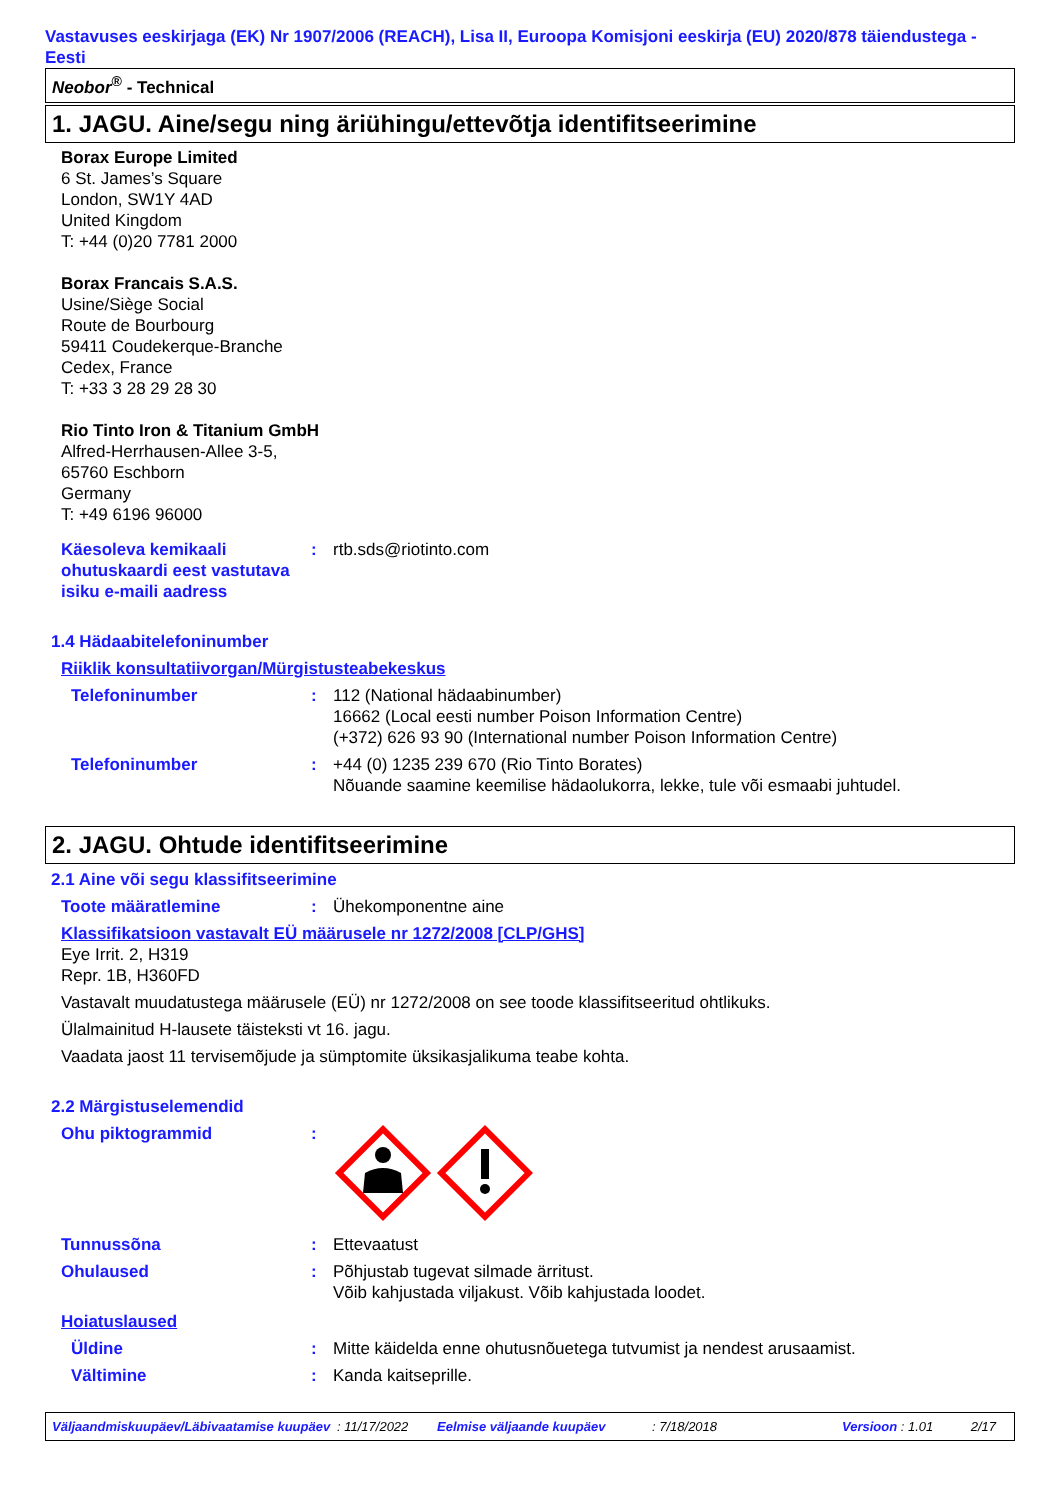Vastavuses eeskirjaga (EK) Nr 1907/2006 (REACH), Lisa II, Euroopa Komisjoni eeskirja (EU) 2020/878 täiendustega - Eesti
Neobor<sup>®</sup> - Technical
1. JAGU. Aine/segu ning äriühingu/ettevõtja identifitseerimine
Borax Europe Limited
6 St. James’s Square
London, SW1Y 4AD
United Kingdom
T: +44 (0)20 7781 2000
Borax Francais S.A.S.
Usine/Siège Social
Route de Bourbourg
59411 Coudekerque-Branche
Cedex, France
T: +33 3 28 29 28 30
Rio Tinto Iron & Titanium GmbH
Alfred-Herrhausen-Allee 3-5,
65760 Eschborn
Germany
T: +49 6196 96000
Käesoleva kemikaali ohutuskaardi eest vastutava isiku e-maili aadress
: rtb.sds@riotinto.com
1.4 Hädaabitelefoninumber
Riiklik konsultatiivorgan/Mürgistusteabekeskus
Telefoninumber : 112 (National hädaabinumber)
16662 (Local eesti number Poison Information Centre)
(+372) 626 93 90 (International number Poison Information Centre)
Telefoninumber : +44 (0) 1235 239 670 (Rio Tinto Borates)
Nõuande saamine keemilise hädaolukorra, lekke, tule või esmaabi juhtudel.
2. JAGU. Ohtude identifitseerimine
2.1 Aine või segu klassifitseerimine
Toote määratlemine : Ühekomponentne aine
Klassifikatsioon vastavalt EÜ määrusele nr 1272/2008 [CLP/GHS]
Eye Irrit. 2, H319
Repr. 1B, H360FD
Vastavalt muudatustega määrusele (EÜ) nr 1272/2008 on see toode klassifitseeritud ohtlikuks.
Ülalmainitud H-lausete täisteksti vt 16. jagu.
Vaadata jaost 11 tervisemõjude ja sümptomite üksikasjalikuma teabe kohta.
2.2 Märgistuselemendid
Ohu piktogrammid :
Tunnussõna : Ettevaatust
Ohulaused : Põhjustab tugevat silmade ärritust.
Võib kahjustada viljakust. Võib kahjustada loodet.
Hoiatuslaused
Üldine : Mitte käidelda enne ohutusnõuetega tutvumist ja nendest arusaamist.
Vältimine : Kanda kaitseprille.
Väljaandmiskuupäev/Läbivaatamise kuupäev: 11/17/2022 Eelmise väljaande kuupäev: 7/18/2018 Versioon : 1.01 2/17